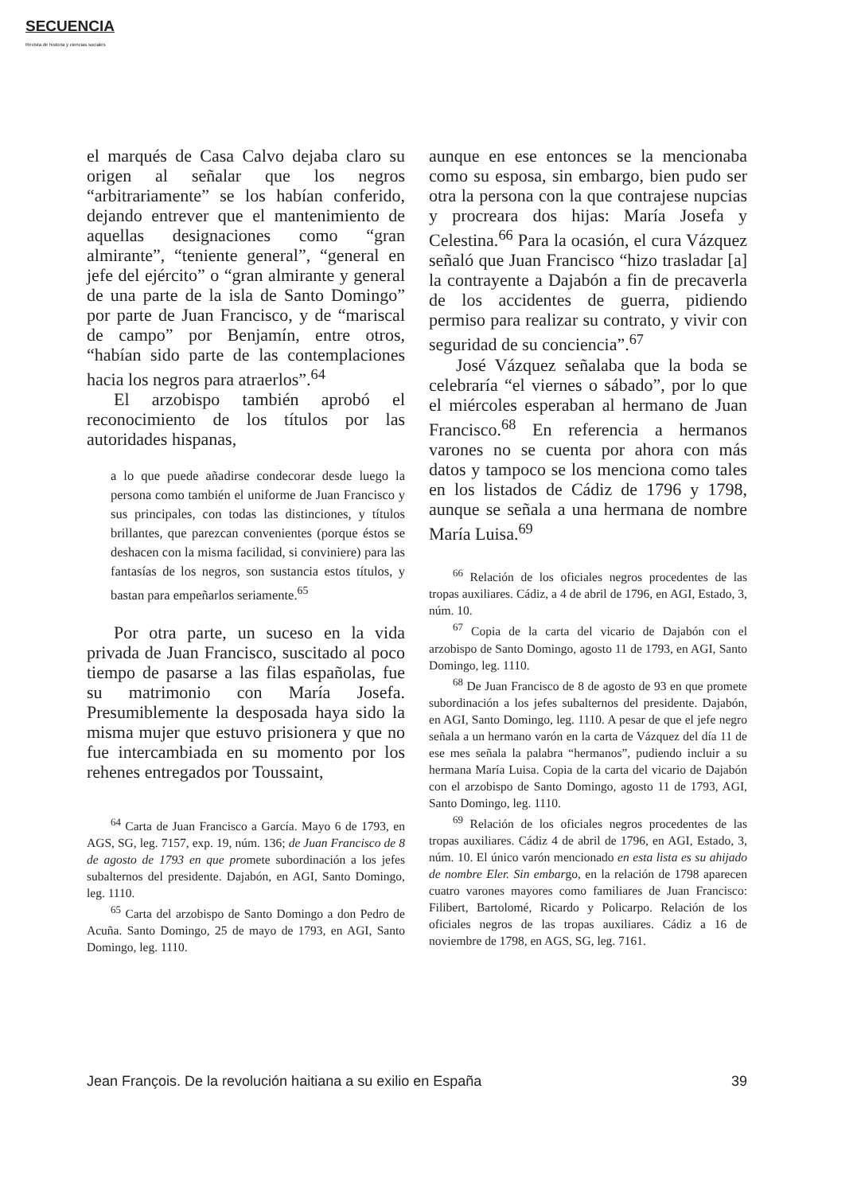SECUENCIA
Revista de historia y ciencias sociales
el marqués de Casa Calvo dejaba claro su origen al señalar que los negros “arbitrariamente” se los habían conferido, dejando entrever que el mantenimiento de aquellas designaciones como “gran almirante”, “teniente general”, “general en jefe del ejército” o “gran almirante y general de una parte de la isla de Santo Domingo” por parte de Juan Francisco, y de “mariscal de campo” por Benjamín, entre otros, “habían sido parte de las contemplaciones hacia los negros para atraerlos”.<sup>64</sup>
El arzobispo también aprobó el reconocimiento de los títulos por las autoridades hispanas,
a lo que puede añadirse condecorar desde luego la persona como también el uniforme de Juan Francisco y sus principales, con todas las distinciones, y títulos brillantes, que parezcan convenientes (porque éstos se deshacen con la misma facilidad, si conviniere) para las fantasías de los negros, son sustancia estos títulos, y bastan para empeñarlos seriamente.<sup>65</sup>
Por otra parte, un suceso en la vida privada de Juan Francisco, suscitado al poco tiempo de pasarse a las filas españolas, fue su matrimonio con María Josefa. Presumiblemente la desposada haya sido la misma mujer que estuvo prisionera y que no fue intercambiada en su momento por los rehenes entregados por Toussaint,
<sup>64</sup> Carta de Juan Francisco a García. Mayo 6 de 1793, en AGS, SG, leg. 7157, exp. 19, núm. 136; de Juan Francisco de 8 de agosto de 1793 en que promete subordinación a los jefes subalternos del presidente. Dajabón, en AGI, Santo Domingo, leg. 1110.
<sup>65</sup> Carta del arzobispo de Santo Domingo a don Pedro de Acuña. Santo Domingo, 25 de mayo de 1793, en AGI, Santo Domingo, leg. 1110.
aunque en ese entonces se la mencionaba como su esposa, sin embargo, bien pudo ser otra la persona con la que contrajese nupcias y procreara dos hijas: María Josefa y Celestina.<sup>66</sup> Para la ocasión, el cura Vázquez señaló que Juan Francisco “hizo trasladar [a] la contrayente a Dajabón a fin de precaverla de los accidentes de guerra, pidiendo permiso para realizar su contrato, y vivir con seguridad de su conciencia”.<sup>67</sup>
José Vázquez señalaba que la boda se celebraría “el viernes o sábado”, por lo que el miércoles esperaban al hermano de Juan Francisco.<sup>68</sup> En referencia a hermanos varones no se cuenta por ahora con más datos y tampoco se los menciona como tales en los listados de Cádiz de 1796 y 1798, aunque se señala a una hermana de nombre María Luisa.<sup>69</sup>
<sup>66</sup> Relación de los oficiales negros procedentes de las tropas auxiliares. Cádiz, a 4 de abril de 1796, en AGI, Estado, 3, núm. 10.
<sup>67</sup> Copia de la carta del vicario de Dajabón con el arzobispo de Santo Domingo, agosto 11 de 1793, en AGI, Santo Domingo, leg. 1110.
<sup>68</sup> De Juan Francisco de 8 de agosto de 93 en que promete subordinación a los jefes subalternos del presidente. Dajabón, en AGI, Santo Domingo, leg. 1110. A pesar de que el jefe negro señala a un hermano varón en la carta de Vázquez del día 11 de ese mes señala la palabra “hermanos”, pudiendo incluir a su hermana María Luisa. Copia de la carta del vicario de Dajabón con el arzobispo de Santo Domingo, agosto 11 de 1793, AGI, Santo Domingo, leg. 1110.
<sup>69</sup> Relación de los oficiales negros procedentes de las tropas auxiliares. Cádiz 4 de abril de 1796, en AGI, Estado, 3, núm. 10. El único varón mencionado en esta lista es su ahijado de nombre Eler. Sin embargo, en la relación de 1798 aparecen cuatro varones mayores como familiares de Juan Francisco: Filibert, Bartolomé, Ricardo y Policarpo. Relación de los oficiales negros de las tropas auxiliares. Cádiz a 16 de noviembre de 1798, en AGS, SG, leg. 7161.
Jean François. De la revolución haitiana a su exilio en España 39